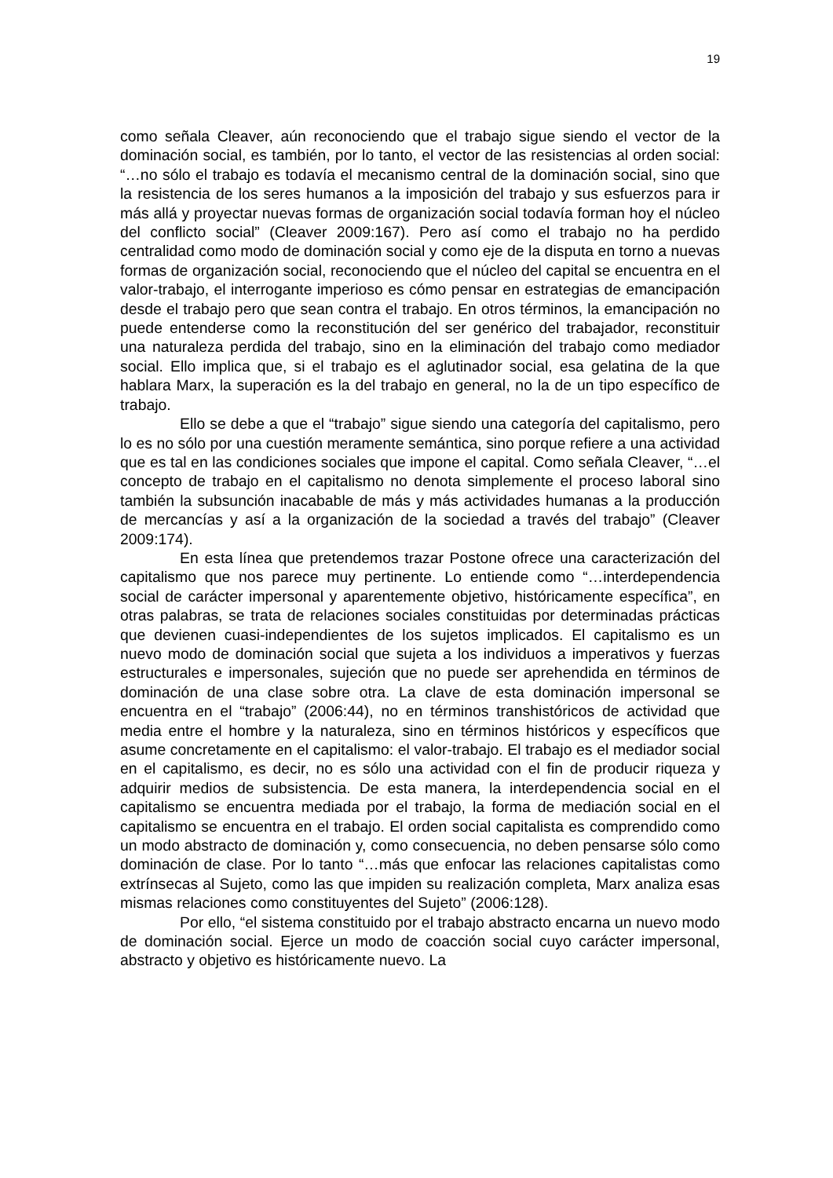19
como señala Cleaver, aún reconociendo que el trabajo sigue siendo el vector de la dominación social, es también, por lo tanto, el vector de las resistencias al orden social: “…no sólo el trabajo es todavía el mecanismo central de la dominación social, sino que la resistencia de los seres humanos a la imposición del trabajo y sus esfuerzos para ir más allá y proyectar nuevas formas de organización social todavía forman hoy el núcleo del conflicto social” (Cleaver 2009:167). Pero así como el trabajo no ha perdido centralidad como modo de dominación social y como eje de la disputa en torno a nuevas formas de organización social, reconociendo que el núcleo del capital se encuentra en el valor-trabajo, el interrogante imperioso es cómo pensar en estrategias de emancipación desde el trabajo pero que sean contra el trabajo. En otros términos, la emancipación no puede entenderse como la reconstitución del ser genérico del trabajador, reconstituir una naturaleza perdida del trabajo, sino en la eliminación del trabajo como mediador social. Ello implica que, si el trabajo es el aglutinador social, esa gelatina de la que hablara Marx, la superación es la del trabajo en general, no la de un tipo específico de trabajo.
Ello se debe a que el “trabajo” sigue siendo una categoría del capitalismo, pero lo es no sólo por una cuestión meramente semántica, sino porque refiere a una actividad que es tal en las condiciones sociales que impone el capital. Como señala Cleaver, “…el concepto de trabajo en el capitalismo no denota simplemente el proceso laboral sino también la subsunción inacabable de más y más actividades humanas a la producción de mercancías y así a la organización de la sociedad a través del trabajo” (Cleaver 2009:174).
En esta línea que pretendemos trazar Postone ofrece una caracterización del capitalismo que nos parece muy pertinente. Lo entiende como “…interdependencia social de carácter impersonal y aparentemente objetivo, históricamente específica”, en otras palabras, se trata de relaciones sociales constituidas por determinadas prácticas que devienen cuasi-independientes de los sujetos implicados. El capitalismo es un nuevo modo de dominación social que sujeta a los individuos a imperativos y fuerzas estructurales e impersonales, sujeción que no puede ser aprehendida en términos de dominación de una clase sobre otra. La clave de esta dominación impersonal se encuentra en el “trabajo” (2006:44), no en términos transhistóricos de actividad que media entre el hombre y la naturaleza, sino en términos históricos y específicos que asume concretamente en el capitalismo: el valor-trabajo. El trabajo es el mediador social en el capitalismo, es decir, no es sólo una actividad con el fin de producir riqueza y adquirir medios de subsistencia. De esta manera, la interdependencia social en el capitalismo se encuentra mediada por el trabajo, la forma de mediación social en el capitalismo se encuentra en el trabajo. El orden social capitalista es comprendido como un modo abstracto de dominación y, como consecuencia, no deben pensarse sólo como dominación de clase. Por lo tanto “…más que enfocar las relaciones capitalistas como extrínsecas al Sujeto, como las que impiden su realización completa, Marx analiza esas mismas relaciones como constituyentes del Sujeto” (2006:128).
Por ello, “el sistema constituido por el trabajo abstracto encarna un nuevo modo de dominación social. Ejerce un modo de coacción social cuyo carácter impersonal, abstracto y objetivo es históricamente nuevo. La